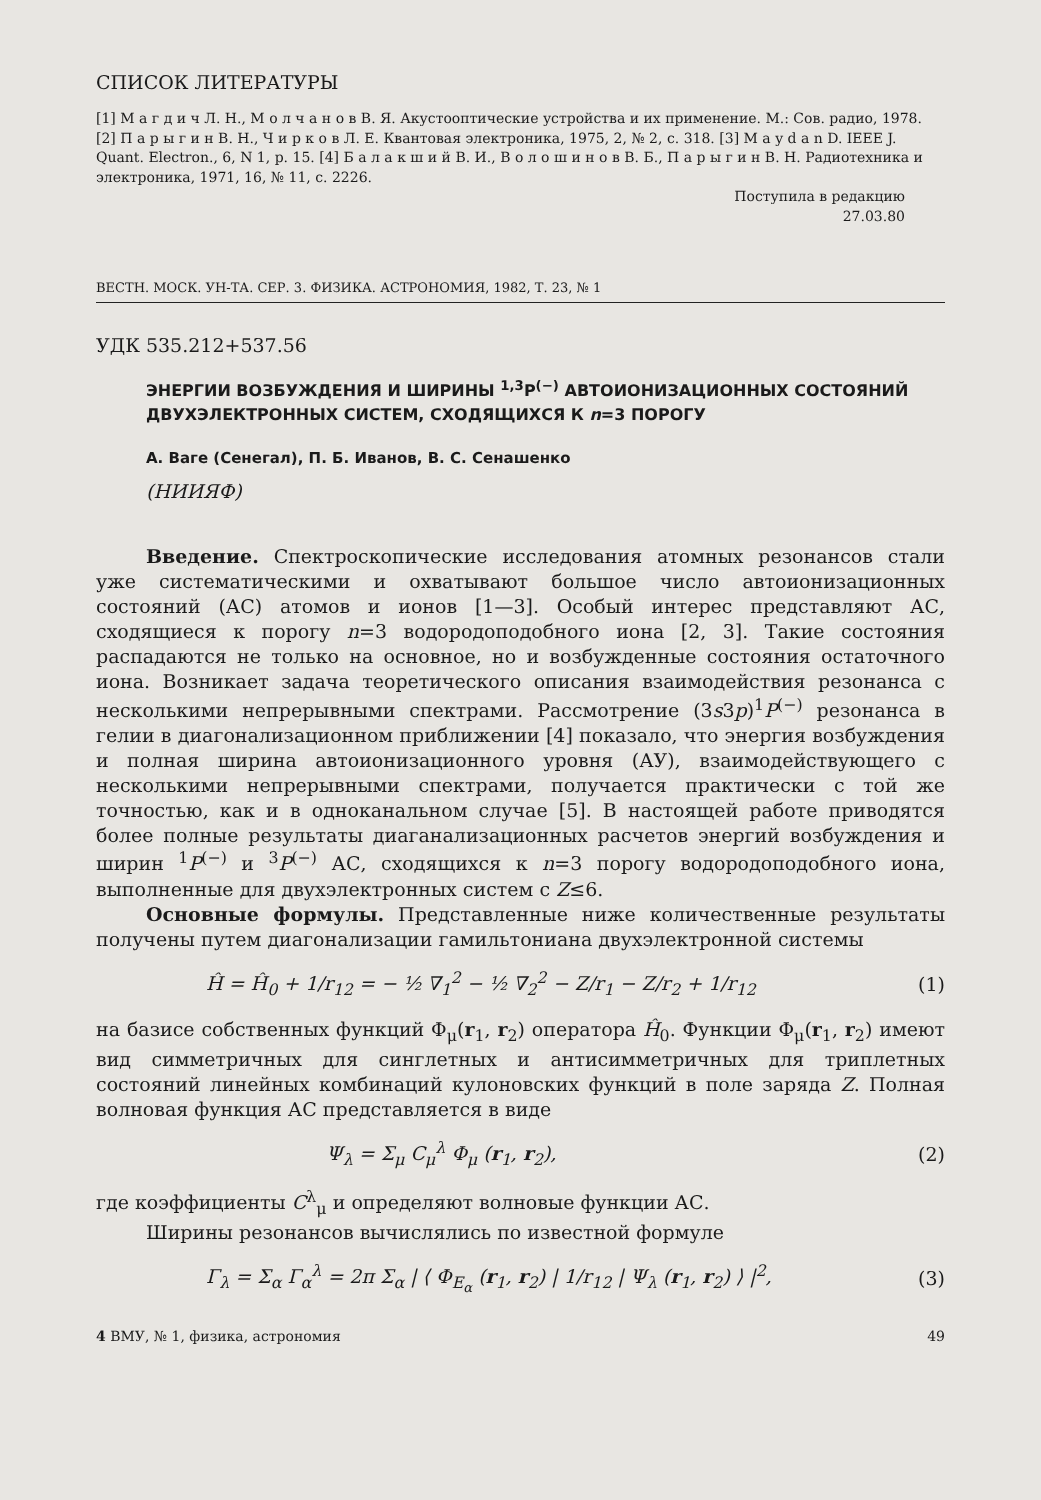СПИСОК ЛИТЕРАТУРЫ
[1] М а г д и ч Л. Н., М о л ч а н о в В. Я. Акустооптические устройства и их применение. М.: Сов. радио, 1978. [2] П а р ы г и н В. Н., Ч и р к о в Л. Е. Квантовая электроника, 1975, 2, № 2, с. 318. [3] M a y d a n D. IEEE J. Quant. Electron., 6, N 1, p. 15. [4] Б а л а к ш и й В. И., В о л о ш и н о в В. Б., П а р ы г и н В. Н. Радиотехника и электроника, 1971, 16, № 11, с. 2226.
Поступила в редакцию
27.03.80
ВЕСТН. МОСК. УН-ТА. СЕР. 3. ФИЗИКА. АСТРОНОМИЯ, 1982, Т. 23, № 1
УДК 535.212+537.56
ЭНЕРГИИ ВОЗБУЖДЕНИЯ И ШИРИНЫ <sup>1,3</sup>P<sup>(−)</sup> АВТОИОНИЗАЦИОННЫХ СОСТОЯНИЙ ДВУХЭЛЕКТРОННЫХ СИСТЕМ, СХОДЯЩИХСЯ К n=3 ПОРОГУ
А. Ваге (Сенегал), П. Б. Иванов, В. С. Сенашенко
(НИИЯФ)
Введение. Спектроскопические исследования атомных резонансов стали уже систематическими и охватывают большое число автоионизационных состояний (АС) атомов и ионов [1—3]. Особый интерес представляют АС, сходящиеся к порогу n=3 водородоподобного иона [2, 3]. Такие состояния распадаются не только на основное, но и возбужденные состояния остаточного иона. Возникает задача теоретического описания взаимодействия резонанса с несколькими непрерывными спектрами. Рассмотрение (3s3p)<sup>1</sup>P<sup>(−)</sup> резонанса в гелии в диагонализационном приближении [4] показало, что энергия возбуждения и полная ширина автоионизационного уровня (АУ), взаимодействующего с несколькими непрерывными спектрами, получается практически с той же точностью, как и в одноканальном случае [5]. В настоящей работе приводятся более полные результаты диаганализационных расчетов энергий возбуждения и ширин <sup>1</sup>P<sup>(−)</sup> и <sup>3</sup>P<sup>(−)</sup> АС, сходящихся к n=3 порогу водородоподобного иона, выполненные для двухэлектронных систем с Z≤6.
Основные формулы. Представленные ниже количественные результаты получены путем диагонализации гамильтониана двухэлектронной системы
Ĥ = Ĥ<sub>0</sub> + 1/r<sub>12</sub> = − ½ ∇<sub>1</sub><sup>2</sup> − ½ ∇<sub>2</sub><sup>2</sup> − Z/r<sub>1</sub> − Z/r<sub>2</sub> + 1/r<sub>12</sub> (1)
на базисе собственных функций Φ<sub>μ</sub>(r<sub>1</sub>, r<sub>2</sub>) оператора Ĥ<sub>0</sub>. Функции Φ<sub>μ</sub>(r<sub>1</sub>, r<sub>2</sub>) имеют вид симметричных для синглетных и антисимметричных для триплетных состояний линейных комбинаций кулоновских функций в поле заряда Z. Полная волновая функция АС представляется в виде
Ψ<sub>λ</sub> = Σ<sub>μ</sub> C<sub>μ</sub><sup>λ</sup> Φ<sub>μ</sub> (r<sub>1</sub>, r<sub>2</sub>), (2)
где коэффициенты C<sup>λ</sup><sub>μ</sub> и определяют волновые функции АС.
Ширины резонансов вычислялись по известной формуле
Γ<sub>λ</sub> = Σ<sub>α</sub> Γ<sub>α</sub><sup>λ</sup> = 2π Σ<sub>α</sub> | ⟨ Φ<sub>E<sub>α</sub></sub> (r<sub>1</sub>, r<sub>2</sub>) | 1/r<sub>12</sub> | Ψ<sub>λ</sub> (r<sub>1</sub>, r<sub>2</sub>) ⟩ |<sup>2</sup>, (3)
4 ВМУ, № 1, физика, астрономия 49